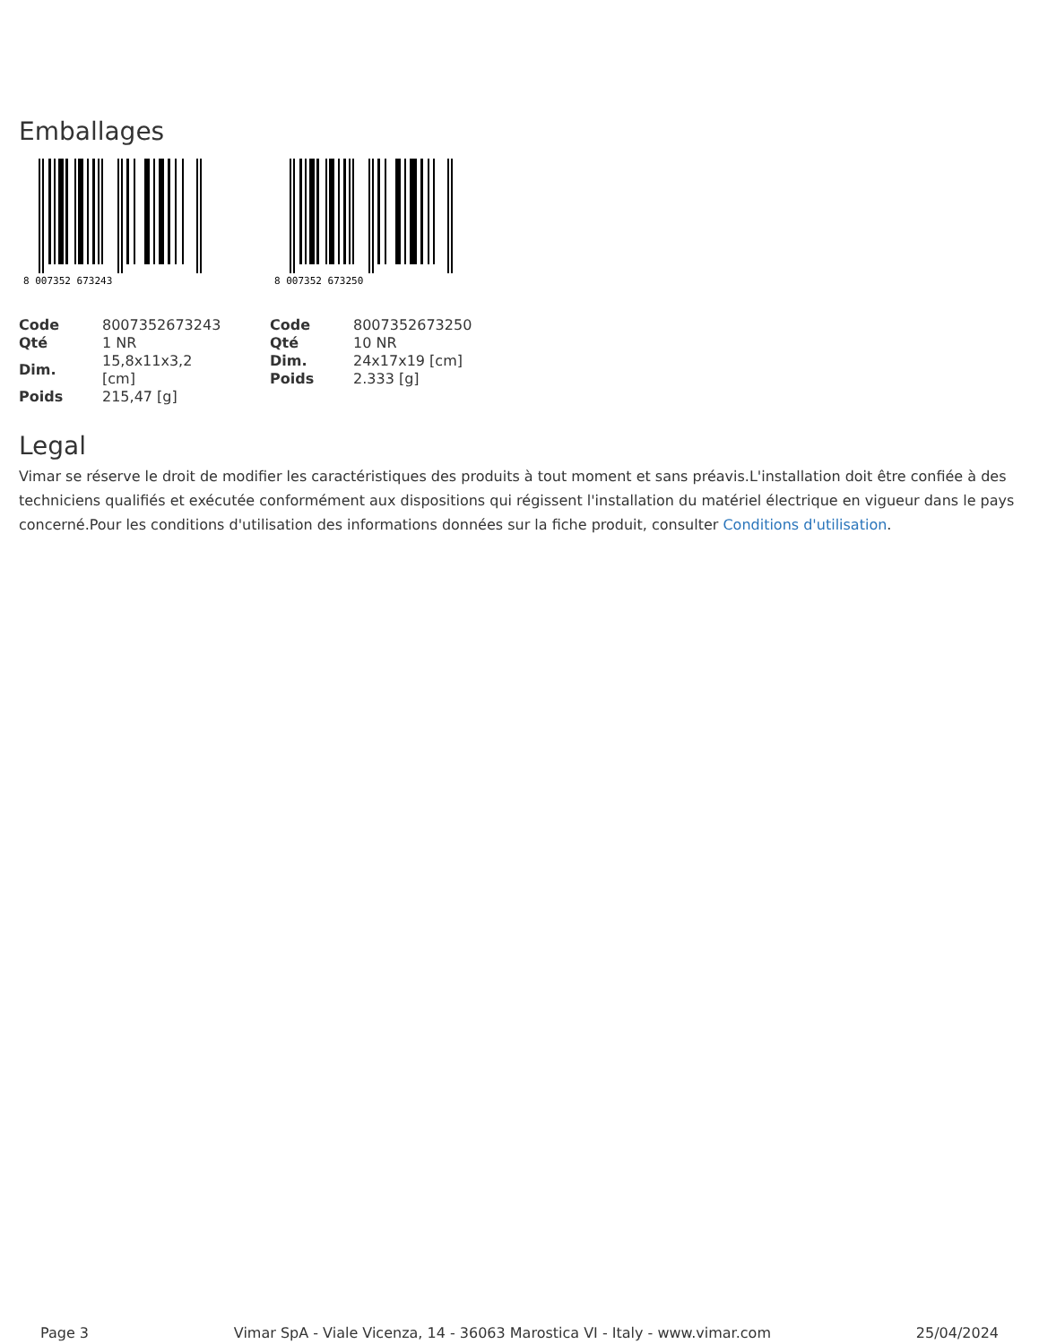Emballages
8 007352 673243
| Code | 8007352673243 |
| Qté | 1 NR |
| Dim. | 15,8x11x3,2 [cm] |
| Poids | 215,47 [g] |
8 007352 673250
| Code | 8007352673250 |
| Qté | 10 NR |
| Dim. | 24x17x19 [cm] |
| Poids | 2.333 [g] |
Legal
Vimar se réserve le droit de modifier les caractéristiques des produits à tout moment et sans préavis.L'installation doit être confiée à des techniciens qualifiés et exécutée conformément aux dispositions qui régissent l'installation du matériel électrique en vigueur dans le pays concerné.Pour les conditions d'utilisation des informations données sur la fiche produit, consulter Conditions d'utilisation.
Page 3 Vimar SpA - Viale Vicenza, 14 - 36063 Marostica VI - Italy - www.vimar.com 25/04/2024